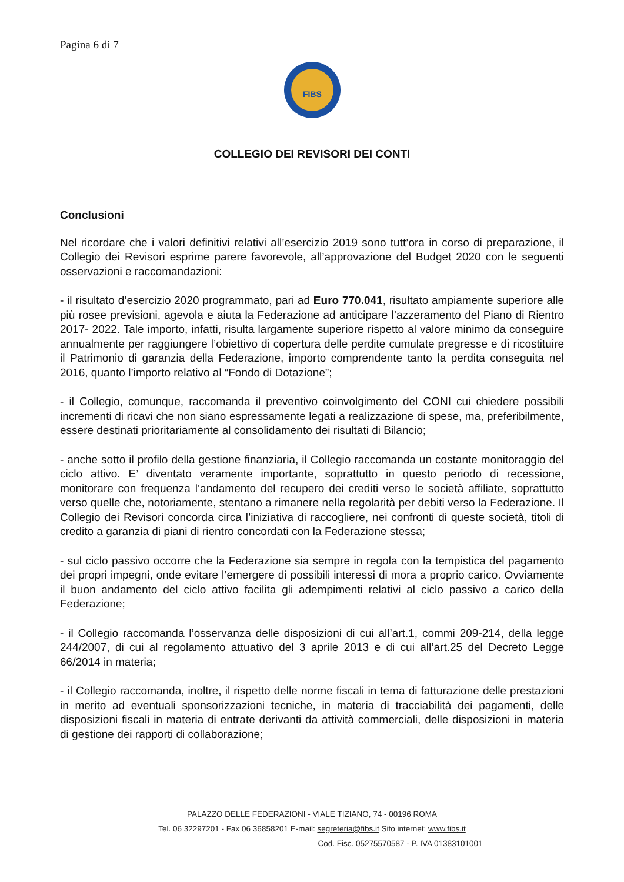Pagina 6 di 7
FIBS
COLLEGIO DEI REVISORI DEI CONTI
Conclusioni
Nel ricordare che i valori definitivi relativi all’esercizio 2019 sono tutt’ora in corso di preparazione, il Collegio dei Revisori esprime parere favorevole, all’approvazione del Budget 2020 con le seguenti osservazioni e raccomandazioni:
- il risultato d’esercizio 2020 programmato, pari ad Euro 770.041, risultato ampiamente superiore alle più rosee previsioni, agevola e aiuta la Federazione ad anticipare l’azzeramento del Piano di Rientro 2017- 2022. Tale importo, infatti, risulta largamente superiore rispetto al valore minimo da conseguire annualmente per raggiungere l’obiettivo di copertura delle perdite cumulate pregresse e di ricostituire il Patrimonio di garanzia della Federazione, importo comprendente tanto la perdita conseguita nel 2016, quanto l’importo relativo al “Fondo di Dotazione”;
- il Collegio, comunque, raccomanda il preventivo coinvolgimento del CONI cui chiedere possibili incrementi di ricavi che non siano espressamente legati a realizzazione di spese, ma, preferibilmente, essere destinati prioritariamente al consolidamento dei risultati di Bilancio;
- anche sotto il profilo della gestione finanziaria, il Collegio raccomanda un costante monitoraggio del ciclo attivo. E’ diventato veramente importante, soprattutto in questo periodo di recessione, monitorare con frequenza l’andamento del recupero dei crediti verso le società affiliate, soprattutto verso quelle che, notoriamente, stentano a rimanere nella regolarità per debiti verso la Federazione. Il Collegio dei Revisori concorda circa l’iniziativa di raccogliere, nei confronti di queste società, titoli di credito a garanzia di piani di rientro concordati con la Federazione stessa;
- sul ciclo passivo occorre che la Federazione sia sempre in regola con la tempistica del pagamento dei propri impegni, onde evitare l’emergere di possibili interessi di mora a proprio carico. Ovviamente il buon andamento del ciclo attivo facilita gli adempimenti relativi al ciclo passivo a carico della Federazione;
- il Collegio raccomanda l’osservanza delle disposizioni di cui all’art.1, commi 209-214, della legge 244/2007, di cui al regolamento attuativo del 3 aprile 2013 e di cui all’art.25 del Decreto Legge 66/2014 in materia;
- il Collegio raccomanda, inoltre, il rispetto delle norme fiscali in tema di fatturazione delle prestazioni in merito ad eventuali sponsorizzazioni tecniche, in materia di tracciabilità dei pagamenti, delle disposizioni fiscali in materia di entrate derivanti da attività commerciali, delle disposizioni in materia di gestione dei rapporti di collaborazione;
PALAZZO DELLE FEDERAZIONI - VIALE TIZIANO, 74 - 00196 ROMA
Tel. 06 32297201 - Fax 06 36858201 E-mail: segreteria@fibs.it Sito internet: www.fibs.it
Cod. Fisc. 05275570587 - P. IVA 01383101001